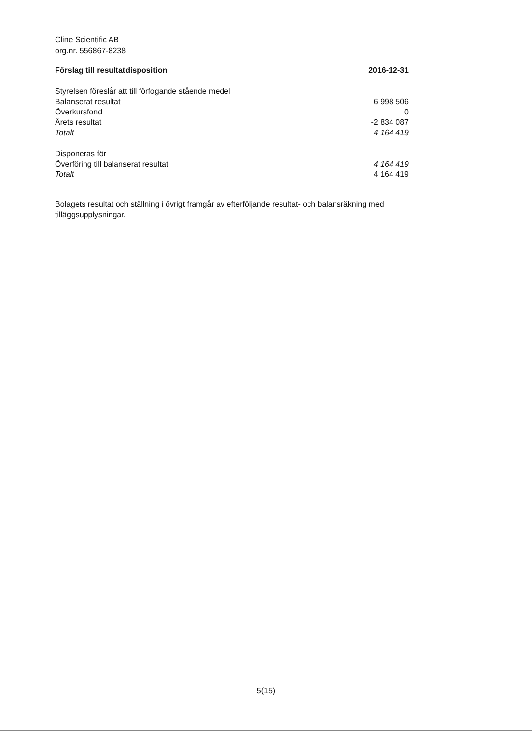Cline Scientific AB
org.nr. 556867-8238
| Förslag till resultatdisposition | 2016-12-31 |
| --- | --- |
| Styrelsen föreslår att till förfogande stående medel | |
| Balanserat resultat | 6 998 506 |
| Överkursfond | 0 |
| Årets resultat | -2 834 087 |
| Totalt | 4 164 419 |
| Disponeras för | |
| Överföring till balanserat resultat | 4 164 419 |
| Totalt | 4 164 419 |
Bolagets resultat och ställning i övrigt framgår av efterföljande resultat- och balansräkning med tilläggsupplysningar.
5(15)